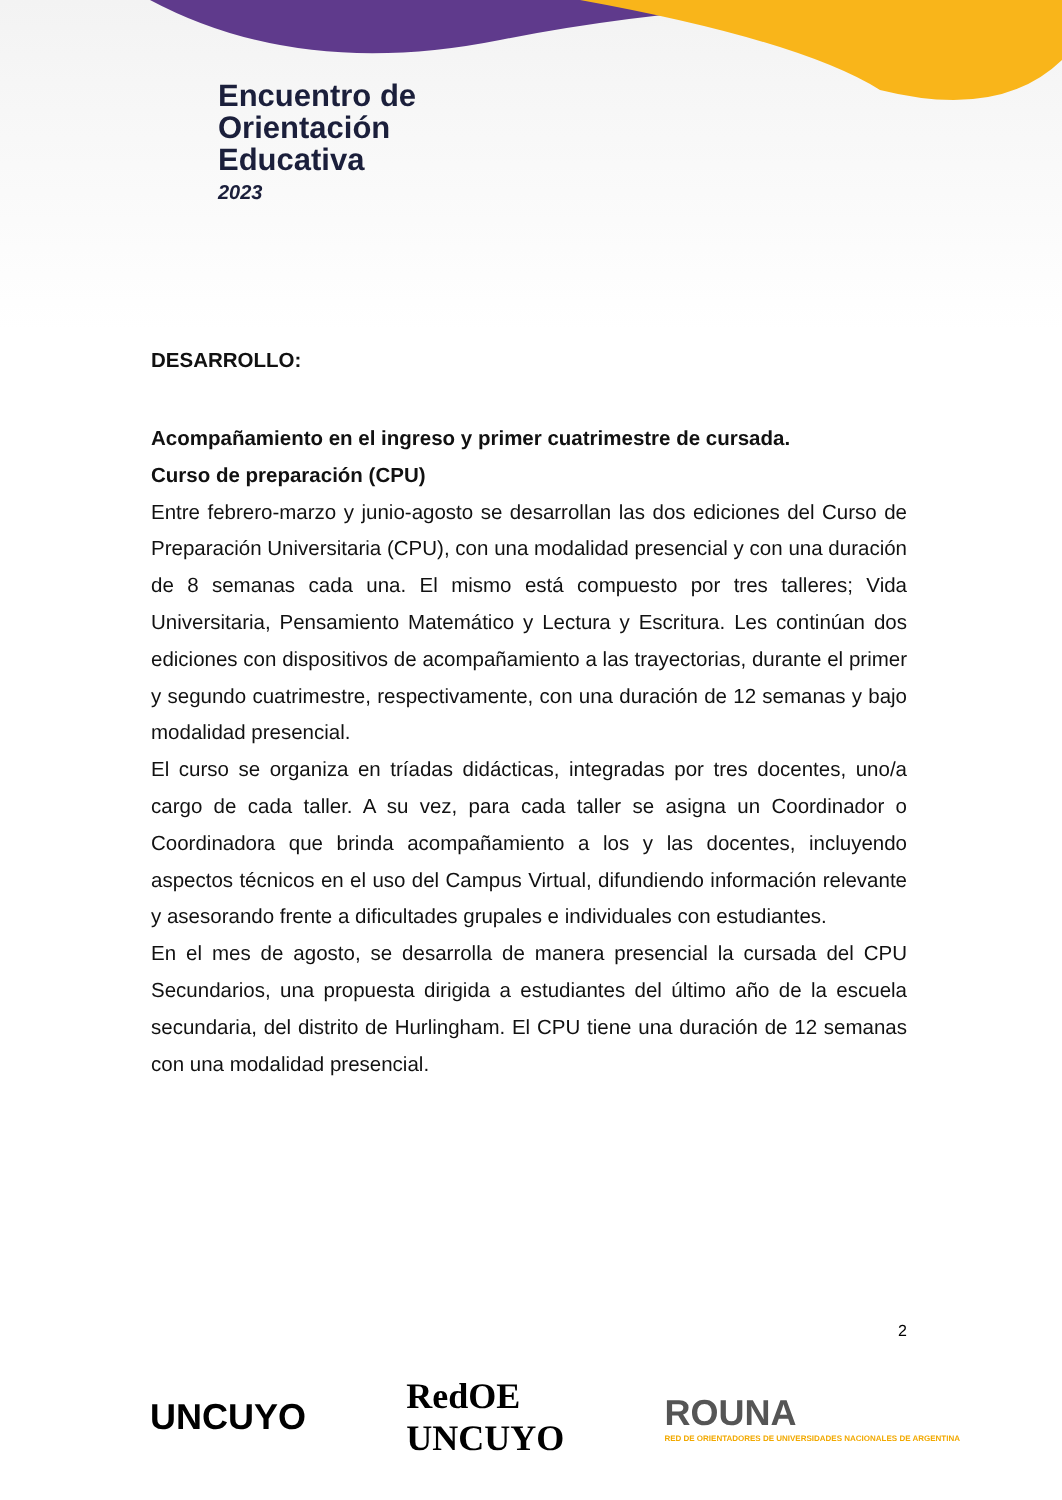Encuentro de
Orientación
Educativa
2023
DESARROLLO:
Acompañamiento en el ingreso y primer cuatrimestre de cursada.
Curso de preparación (CPU)
Entre febrero-marzo y junio-agosto se desarrollan las dos ediciones del Curso de Preparación Universitaria (CPU), con una modalidad presencial y con una duración de 8 semanas cada una. El mismo está compuesto por tres talleres; Vida Universitaria, Pensamiento Matemático y Lectura y Escritura. Les continúan dos ediciones con dispositivos de acompañamiento a las trayectorias, durante el primer y segundo cuatrimestre, respectivamente, con una duración de 12 semanas y bajo modalidad presencial.
El curso se organiza en tríadas didácticas, integradas por tres docentes, uno/a cargo de cada taller. A su vez, para cada taller se asigna un Coordinador o Coordinadora que brinda acompañamiento a los y las docentes, incluyendo aspectos técnicos en el uso del Campus Virtual, difundiendo información relevante y asesorando frente a dificultades grupales e individuales con estudiantes.
En el mes de agosto, se desarrolla de manera presencial la cursada del CPU Secundarios, una propuesta dirigida a estudiantes del último año de la escuela secundaria, del distrito de Hurlingham. El CPU tiene una duración de 12 semanas con una modalidad presencial.
2
UNCUYO RedOE
UNCUYO ROUNA
RED DE ORIENTADORES DE UNIVERSIDADES NACIONALES DE ARGENTINA